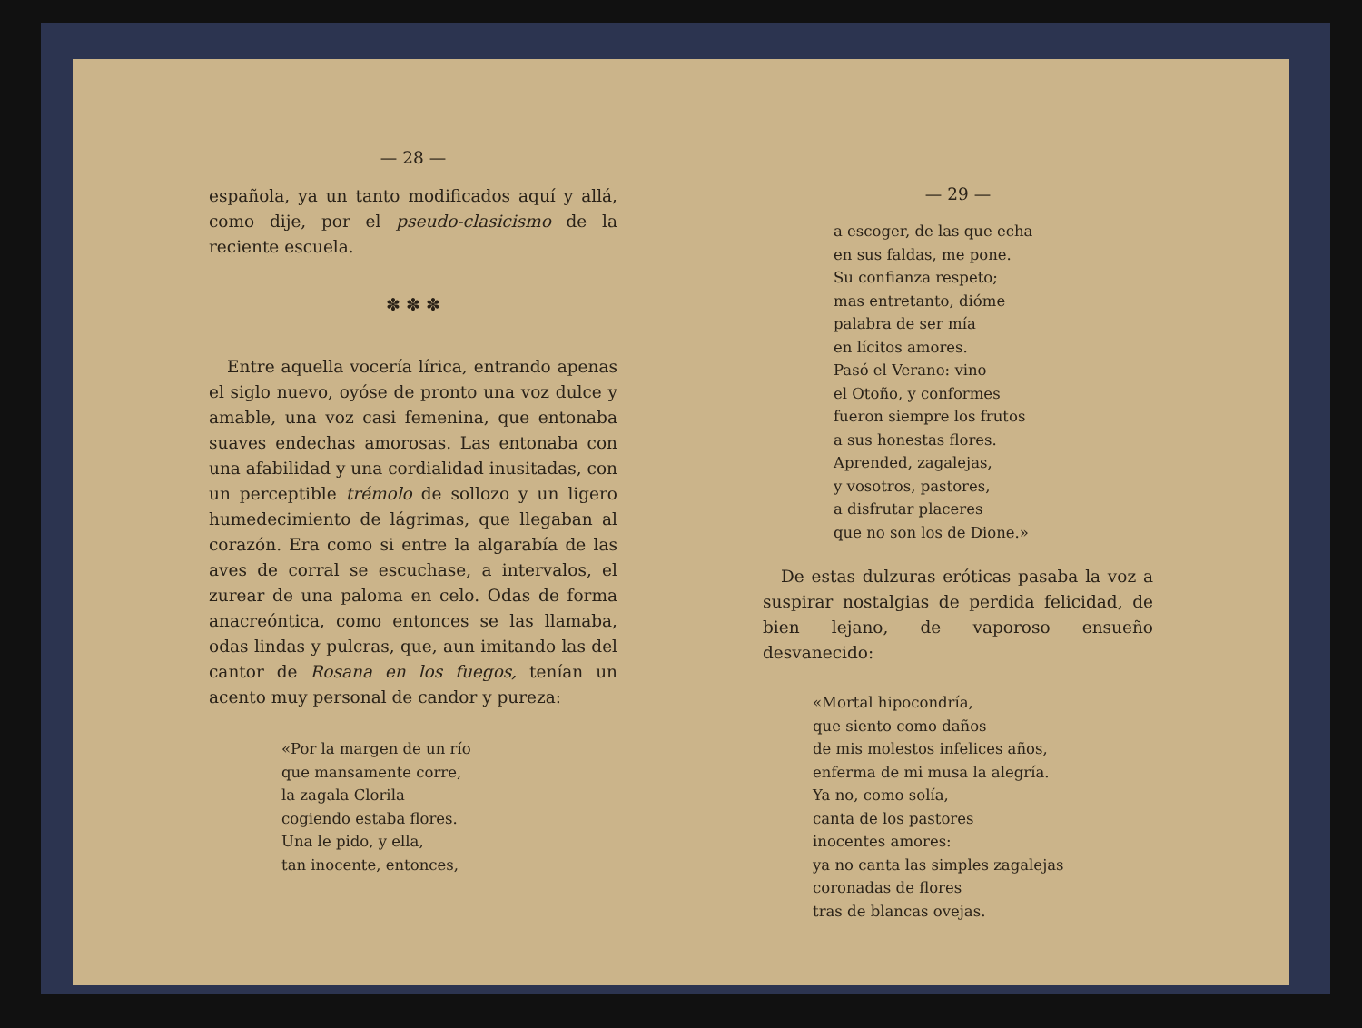— 28 —
española, ya un tanto modificados aquí y allá, como dije, por el pseudo-clasicismo de la reciente escuela.
✽ ✽ ✽
Entre aquella vocería lírica, entrando apenas el siglo nuevo, oyóse de pronto una voz dulce y amable, una voz casi femenina, que entonaba suaves endechas amorosas. Las entonaba con una afabilidad y una cordialidad inusitadas, con un perceptible trémolo de sollozo y un ligero humedecimiento de lágrimas, que llegaban al corazón. Era como si entre la algarabía de las aves de corral se escuchase, a intervalos, el zurear de una paloma en celo. Odas de forma anacreóntica, como entonces se las llamaba, odas lindas y pulcras, que, aun imitando las del cantor de Rosana en los fuegos, tenían un acento muy personal de candor y pureza:
«Por la margen de un río
que mansamente corre,
la zagala Clorila
cogiendo estaba flores.
Una le pido, y ella,
tan inocente, entonces,
— 29 —
a escoger, de las que echa
en sus faldas, me pone.
Su confianza respeto;
mas entretanto, dióme
palabra de ser mía
en lícitos amores.
Pasó el Verano: vino
el Otoño, y conformes
fueron siempre los frutos
a sus honestas flores.
Aprended, zagalejas,
y vosotros, pastores,
a disfrutar placeres
que no son los de Dione.»
De estas dulzuras eróticas pasaba la voz a suspirar nostalgias de perdida felicidad, de bien lejano, de vaporoso ensueño desvanecido:
«Mortal hipocondría,
que siento como daños
de mis molestos infelices años,
enferma de mi musa la alegría.
Ya no, como solía,
canta de los pastores
inocentes amores:
ya no canta las simples zagalejas
coronadas de flores
tras de blancas ovejas.